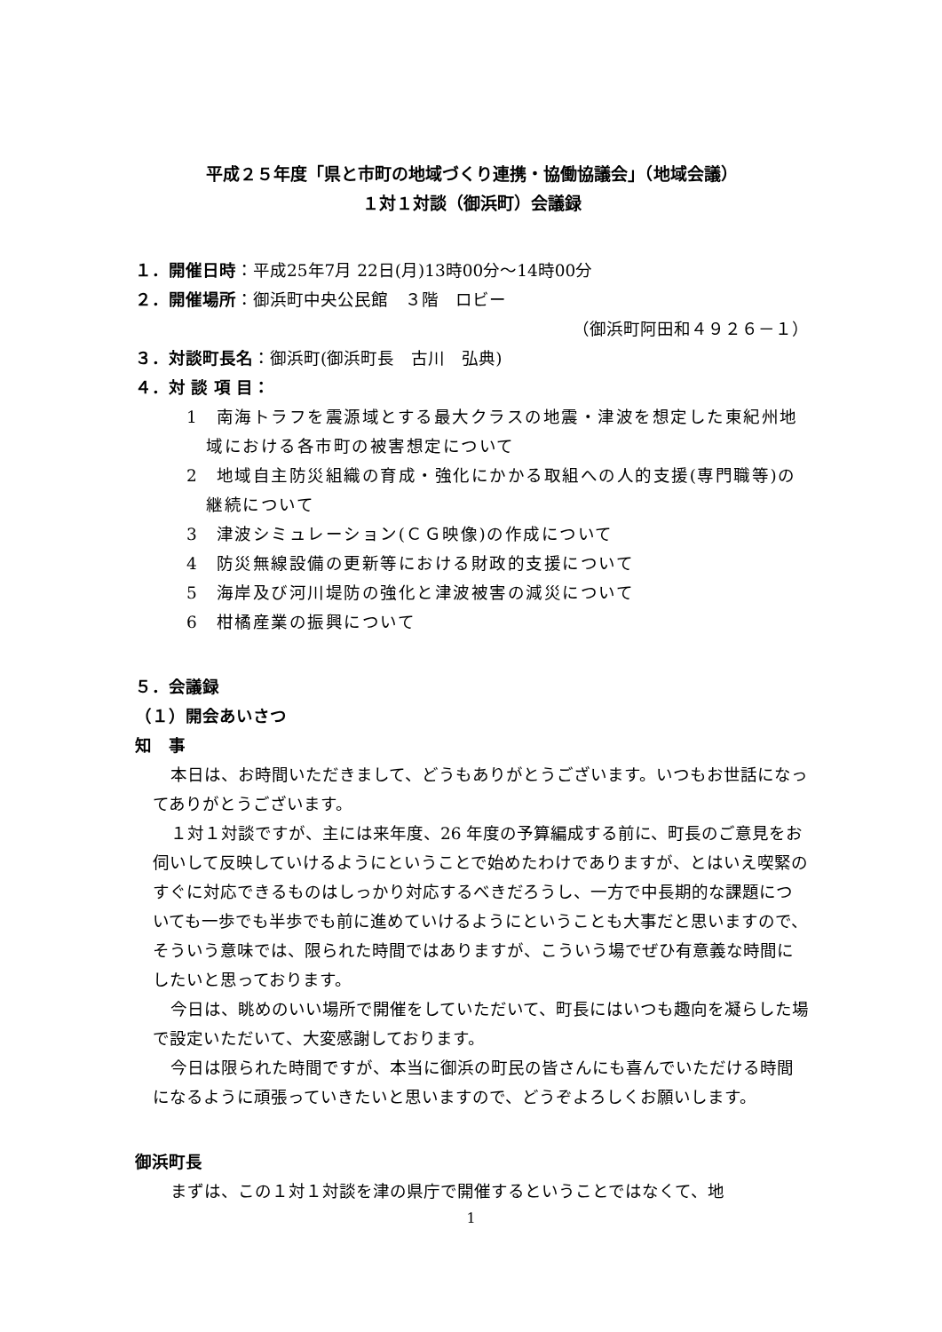平成２５年度「県と市町の地域づくり連携・協働協議会」（地域会議）
１対１対談（御浜町）会議録
１．開催日時：平成25年7月 22日(月)13時00分～14時00分
２．開催場所：御浜町中央公民館　３階　ロビー
（御浜町阿田和４９２６－１）
３．対談町長名：御浜町(御浜町長　古川　弘典)
４．対 談 項 目：
1　南海トラフを震源域とする最大クラスの地震・津波を想定した東紀州地域における各市町の被害想定について
2　地域自主防災組織の育成・強化にかかる取組への人的支援(専門職等)の継続について
3　津波シミュレーション(ＣＧ映像)の作成について
4　防災無線設備の更新等における財政的支援について
5　海岸及び河川堤防の強化と津波被害の減災について
6　柑橘産業の振興について
５．会議録
（１）開会あいさつ
知　事
本日は、お時間いただきまして、どうもありがとうございます。いつもお世話になってありがとうございます。
１対１対談ですが、主には来年度、26 年度の予算編成する前に、町長のご意見をお伺いして反映していけるようにということで始めたわけでありますが、とはいえ喫緊のすぐに対応できるものはしっかり対応するべきだろうし、一方で中長期的な課題についても一歩でも半歩でも前に進めていけるようにということも大事だと思いますので、そういう意味では、限られた時間ではありますが、こういう場でぜひ有意義な時間にしたいと思っております。
今日は、眺めのいい場所で開催をしていただいて、町長にはいつも趣向を凝らした場で設定いただいて、大変感謝しております。
今日は限られた時間ですが、本当に御浜の町民の皆さんにも喜んでいただける時間になるように頑張っていきたいと思いますので、どうぞよろしくお願いします。
御浜町長
まずは、この１対１対談を津の県庁で開催するということではなくて、地
1